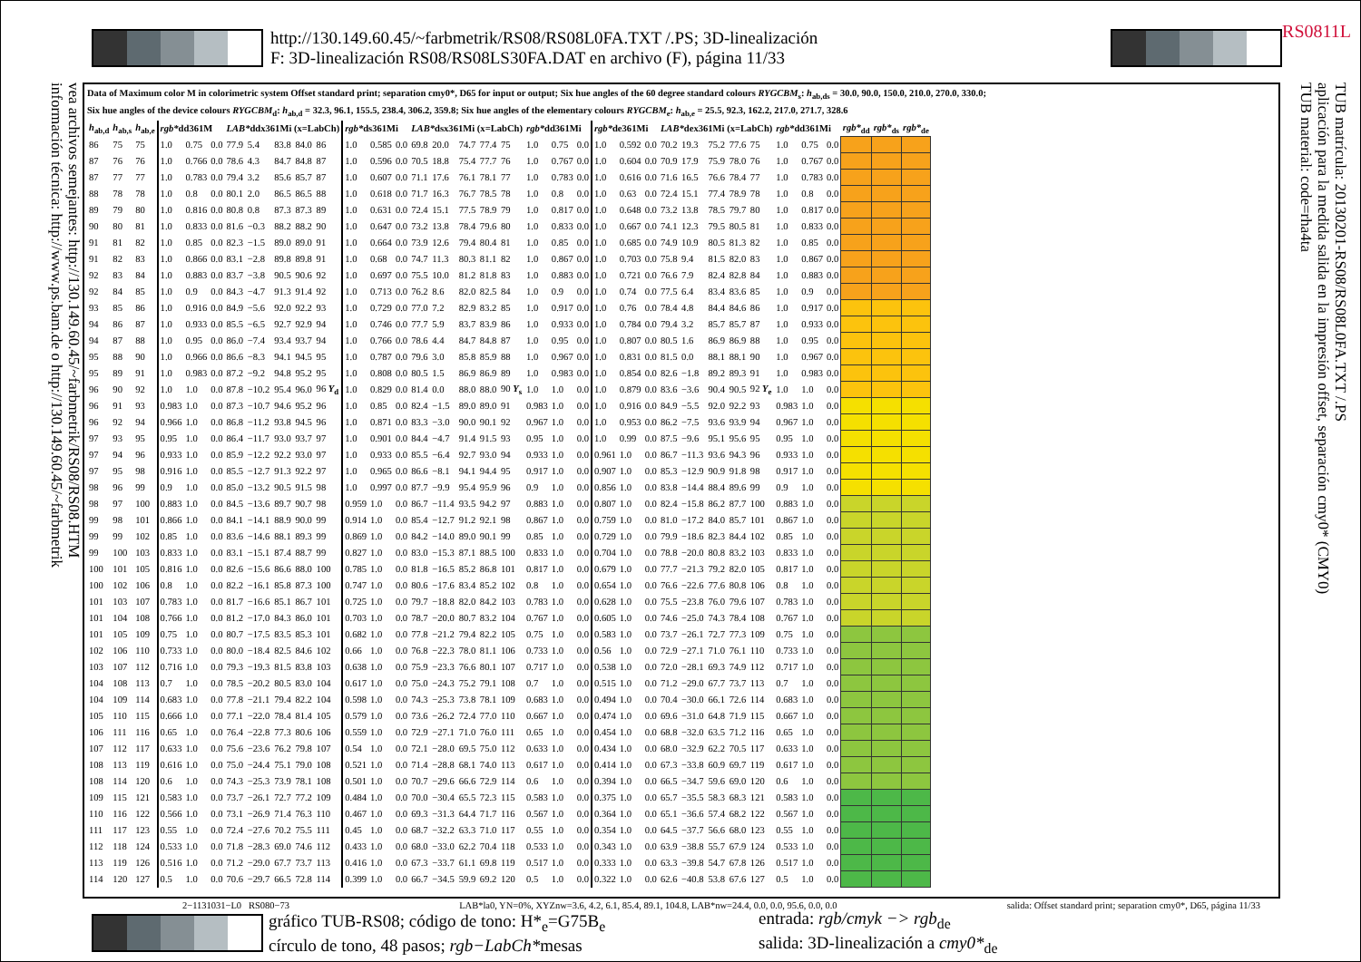http://130.149.60.45/~farbmetrik/RS08/RS08L0FA.TXT /.PS; 3D-linealización
F: 3D-linealización RS08/RS08LS30FA.DAT en archivo (F), página 11/33
RS0811L
vea archivos semejantes: http://130.149.60.45/~farbmetrik/RS08/RS08.HTM
información técnica: http://www.ps.bam.de o http://130.149.60.45/~farbmetrik
Data of Maximum color M in colorimetric system Offset standard print; separation cmy0*, D65 for input or output; Six hue angles of the 60 degree standard colours RYGCBM<sub>s</sub>: h<sub>ab,ds</sub> = 30.0, 90.0, 150.0, 210.0, 270.0, 330.0;
Six hue angles of the device colours RYGCBM<sub>d</sub>: h<sub>ab,d</sub> = 32.3, 96.1, 155.5, 238.4, 306.2, 359.8; Six hue angles of the elementary colours RYGCBM<sub>e</sub>: h<sub>ab,e</sub> = 25.5, 92.3, 162.2, 217.0, 271.7, 328.6
| h<sub>ab,d</sub> | h<sub>ab,s</sub> | h<sub>ab,e</sub> | rgb* dd361M | | | LAB* ddx361Mi (x=LabCh) | | | | | rgb* ds361Mi | | | LAB* dsx361Mi (x=LabCh) | | | | | rgb* dd361Mi | | | rgb* de361Mi | | | LAB* dex361Mi (x=LabCh) | | | | | rgb* dd361Mi | | | rgb*<sub>dd</sub> | rgb*<sub>ds</sub> | rgb*<sub>de</sub> |
| --- | --- | --- | --- | --- | --- | --- | --- | --- | --- | --- | --- | --- | --- | --- | --- | --- | --- | --- | --- | --- | --- | --- | --- | --- | --- | --- | --- | --- | --- | --- | --- | --- | --- | --- | --- |
| 86 | 75 | 75 | 1.0 | 0.75 | 0.0 | 77.9 | 5.4 | 83.8 | 84.0 | 86 | 1.0 | 0.585 | 0.0 | 69.8 | 20.0 | 74.7 | 77.4 | 75 | 1.0 | 0.75 | 0.0 | 1.0 | 0.592 | 0.0 | 70.2 | 19.3 | 75.2 | 77.6 | 75 | 1.0 | 0.75 | 0.0 | | | |
| 87 | 76 | 76 | 1.0 | 0.766 | 0.0 | 78.6 | 4.3 | 84.7 | 84.8 | 87 | 1.0 | 0.596 | 0.0 | 70.5 | 18.8 | 75.4 | 77.7 | 76 | 1.0 | 0.767 | 0.0 | 1.0 | 0.604 | 0.0 | 70.9 | 17.9 | 75.9 | 78.0 | 76 | 1.0 | 0.767 | 0.0 | | | |
| 87 | 77 | 77 | 1.0 | 0.783 | 0.0 | 79.4 | 3.2 | 85.6 | 85.7 | 87 | 1.0 | 0.607 | 0.0 | 71.1 | 17.6 | 76.1 | 78.1 | 77 | 1.0 | 0.783 | 0.0 | 1.0 | 0.616 | 0.0 | 71.6 | 16.5 | 76.6 | 78.4 | 77 | 1.0 | 0.783 | 0.0 | | | |
| 88 | 78 | 78 | 1.0 | 0.8 | 0.0 | 80.1 | 2.0 | 86.5 | 86.5 | 88 | 1.0 | 0.618 | 0.0 | 71.7 | 16.3 | 76.7 | 78.5 | 78 | 1.0 | 0.8 | 0.0 | 1.0 | 0.63 | 0.0 | 72.4 | 15.1 | 77.4 | 78.9 | 78 | 1.0 | 0.8 | 0.0 | | | |
| 89 | 79 | 80 | 1.0 | 0.816 | 0.0 | 80.8 | 0.8 | 87.3 | 87.3 | 89 | 1.0 | 0.631 | 0.0 | 72.4 | 15.1 | 77.5 | 78.9 | 79 | 1.0 | 0.817 | 0.0 | 1.0 | 0.648 | 0.0 | 73.2 | 13.8 | 78.5 | 79.7 | 80 | 1.0 | 0.817 | 0.0 | | | |
| 90 | 80 | 81 | 1.0 | 0.833 | 0.0 | 81.6 | −0.3 | 88.2 | 88.2 | 90 | 1.0 | 0.647 | 0.0 | 73.2 | 13.8 | 78.4 | 79.6 | 80 | 1.0 | 0.833 | 0.0 | 1.0 | 0.667 | 0.0 | 74.1 | 12.3 | 79.5 | 80.5 | 81 | 1.0 | 0.833 | 0.0 | | | |
| 91 | 81 | 82 | 1.0 | 0.85 | 0.0 | 82.3 | −1.5 | 89.0 | 89.0 | 91 | 1.0 | 0.664 | 0.0 | 73.9 | 12.6 | 79.4 | 80.4 | 81 | 1.0 | 0.85 | 0.0 | 1.0 | 0.685 | 0.0 | 74.9 | 10.9 | 80.5 | 81.3 | 82 | 1.0 | 0.85 | 0.0 | | | |
| 91 | 82 | 83 | 1.0 | 0.866 | 0.0 | 83.1 | −2.8 | 89.8 | 89.8 | 91 | 1.0 | 0.68 | 0.0 | 74.7 | 11.3 | 80.3 | 81.1 | 82 | 1.0 | 0.867 | 0.0 | 1.0 | 0.703 | 0.0 | 75.8 | 9.4 | 81.5 | 82.0 | 83 | 1.0 | 0.867 | 0.0 | | | |
| 92 | 83 | 84 | 1.0 | 0.883 | 0.0 | 83.7 | −3.8 | 90.5 | 90.6 | 92 | 1.0 | 0.697 | 0.0 | 75.5 | 10.0 | 81.2 | 81.8 | 83 | 1.0 | 0.883 | 0.0 | 1.0 | 0.721 | 0.0 | 76.6 | 7.9 | 82.4 | 82.8 | 84 | 1.0 | 0.883 | 0.0 | | | |
| 92 | 84 | 85 | 1.0 | 0.9 | 0.0 | 84.3 | −4.7 | 91.3 | 91.4 | 92 | 1.0 | 0.713 | 0.0 | 76.2 | 8.6 | 82.0 | 82.5 | 84 | 1.0 | 0.9 | 0.0 | 1.0 | 0.74 | 0.0 | 77.5 | 6.4 | 83.4 | 83.6 | 85 | 1.0 | 0.9 | 0.0 | | | |
| 93 | 85 | 86 | 1.0 | 0.916 | 0.0 | 84.9 | −5.6 | 92.0 | 92.2 | 93 | 1.0 | 0.729 | 0.0 | 77.0 | 7.2 | 82.9 | 83.2 | 85 | 1.0 | 0.917 | 0.0 | 1.0 | 0.76 | 0.0 | 78.4 | 4.8 | 84.4 | 84.6 | 86 | 1.0 | 0.917 | 0.0 | | | |
| 94 | 86 | 87 | 1.0 | 0.933 | 0.0 | 85.5 | −6.5 | 92.7 | 92.9 | 94 | 1.0 | 0.746 | 0.0 | 77.7 | 5.9 | 83.7 | 83.9 | 86 | 1.0 | 0.933 | 0.0 | 1.0 | 0.784 | 0.0 | 79.4 | 3.2 | 85.7 | 85.7 | 87 | 1.0 | 0.933 | 0.0 | | | |
| 94 | 87 | 88 | 1.0 | 0.95 | 0.0 | 86.0 | −7.4 | 93.4 | 93.7 | 94 | 1.0 | 0.766 | 0.0 | 78.6 | 4.4 | 84.7 | 84.8 | 87 | 1.0 | 0.95 | 0.0 | 1.0 | 0.807 | 0.0 | 80.5 | 1.6 | 86.9 | 86.9 | 88 | 1.0 | 0.95 | 0.0 | | | |
| 95 | 88 | 90 | 1.0 | 0.966 | 0.0 | 86.6 | −8.3 | 94.1 | 94.5 | 95 | 1.0 | 0.787 | 0.0 | 79.6 | 3.0 | 85.8 | 85.9 | 88 | 1.0 | 0.967 | 0.0 | 1.0 | 0.831 | 0.0 | 81.5 | 0.0 | 88.1 | 88.1 | 90 | 1.0 | 0.967 | 0.0 | | | |
| 95 | 89 | 91 | 1.0 | 0.983 | 0.0 | 87.2 | −9.2 | 94.8 | 95.2 | 95 | 1.0 | 0.808 | 0.0 | 80.5 | 1.5 | 86.9 | 86.9 | 89 | 1.0 | 0.983 | 0.0 | 1.0 | 0.854 | 0.0 | 82.6 | −1.8 | 89.2 | 89.3 | 91 | 1.0 | 0.983 | 0.0 | | | |
| 96 | 90 | 92 | 1.0 | 1.0 | 0.0 | 87.8 | −10.2 | 95.4 | 96.0 | 96 Y<sub>d</sub> | 1.0 | 0.829 | 0.0 | 81.4 | 0.0 | 88.0 | 88.0 | 90 Y<sub>s</sub> | 1.0 | 1.0 | 0.0 | 1.0 | 0.879 | 0.0 | 83.6 | −3.6 | 90.4 | 90.5 | 92 Y<sub>e</sub> | 1.0 | 1.0 | 0.0 | | | |
| 96 | 91 | 93 | 0.983 | 1.0 | 0.0 | 87.3 | −10.7 | 94.6 | 95.2 | 96 | 1.0 | 0.85 | 0.0 | 82.4 | −1.5 | 89.0 | 89.0 | 91 | 0.983 | 1.0 | 0.0 | 1.0 | 0.916 | 0.0 | 84.9 | −5.5 | 92.0 | 92.2 | 93 | 0.983 | 1.0 | 0.0 | | | |
| 96 | 92 | 94 | 0.966 | 1.0 | 0.0 | 86.8 | −11.2 | 93.8 | 94.5 | 96 | 1.0 | 0.871 | 0.0 | 83.3 | −3.0 | 90.0 | 90.1 | 92 | 0.967 | 1.0 | 0.0 | 1.0 | 0.953 | 0.0 | 86.2 | −7.5 | 93.6 | 93.9 | 94 | 0.967 | 1.0 | 0.0 | | | |
| 97 | 93 | 95 | 0.95 | 1.0 | 0.0 | 86.4 | −11.7 | 93.0 | 93.7 | 97 | 1.0 | 0.901 | 0.0 | 84.4 | −4.7 | 91.4 | 91.5 | 93 | 0.95 | 1.0 | 0.0 | 1.0 | 0.99 | 0.0 | 87.5 | −9.6 | 95.1 | 95.6 | 95 | 0.95 | 1.0 | 0.0 | | | |
| 97 | 94 | 96 | 0.933 | 1.0 | 0.0 | 85.9 | −12.2 | 92.2 | 93.0 | 97 | 1.0 | 0.933 | 0.0 | 85.5 | −6.4 | 92.7 | 93.0 | 94 | 0.933 | 1.0 | 0.0 | 0.961 | 1.0 | 0.0 | 86.7 | −11.3 | 93.6 | 94.3 | 96 | 0.933 | 1.0 | 0.0 | | | |
| 97 | 95 | 98 | 0.916 | 1.0 | 0.0 | 85.5 | −12.7 | 91.3 | 92.2 | 97 | 1.0 | 0.965 | 0.0 | 86.6 | −8.1 | 94.1 | 94.4 | 95 | 0.917 | 1.0 | 0.0 | 0.907 | 1.0 | 0.0 | 85.3 | −12.9 | 90.9 | 91.8 | 98 | 0.917 | 1.0 | 0.0 | | | |
| 98 | 96 | 99 | 0.9 | 1.0 | 0.0 | 85.0 | −13.2 | 90.5 | 91.5 | 98 | 1.0 | 0.997 | 0.0 | 87.7 | −9.9 | 95.4 | 95.9 | 96 | 0.9 | 1.0 | 0.0 | 0.856 | 1.0 | 0.0 | 83.8 | −14.4 | 88.4 | 89.6 | 99 | 0.9 | 1.0 | 0.0 | | | |
| 98 | 97 | 100 | 0.883 | 1.0 | 0.0 | 84.5 | −13.6 | 89.7 | 90.7 | 98 | 0.959 | 1.0 | 0.0 | 86.7 | −11.4 | 93.5 | 94.2 | 97 | 0.883 | 1.0 | 0.0 | 0.807 | 1.0 | 0.0 | 82.4 | −15.8 | 86.2 | 87.7 | 100 | 0.883 | 1.0 | 0.0 | | | |
| 99 | 98 | 101 | 0.866 | 1.0 | 0.0 | 84.1 | −14.1 | 88.9 | 90.0 | 99 | 0.914 | 1.0 | 0.0 | 85.4 | −12.7 | 91.2 | 92.1 | 98 | 0.867 | 1.0 | 0.0 | 0.759 | 1.0 | 0.0 | 81.0 | −17.2 | 84.0 | 85.7 | 101 | 0.867 | 1.0 | 0.0 | | | |
| 99 | 99 | 102 | 0.85 | 1.0 | 0.0 | 83.6 | −14.6 | 88.1 | 89.3 | 99 | 0.869 | 1.0 | 0.0 | 84.2 | −14.0 | 89.0 | 90.1 | 99 | 0.85 | 1.0 | 0.0 | 0.729 | 1.0 | 0.0 | 79.9 | −18.6 | 82.3 | 84.4 | 102 | 0.85 | 1.0 | 0.0 | | | |
| 99 | 100 | 103 | 0.833 | 1.0 | 0.0 | 83.1 | −15.1 | 87.4 | 88.7 | 99 | 0.827 | 1.0 | 0.0 | 83.0 | −15.3 | 87.1 | 88.5 | 100 | 0.833 | 1.0 | 0.0 | 0.704 | 1.0 | 0.0 | 78.8 | −20.0 | 80.8 | 83.2 | 103 | 0.833 | 1.0 | 0.0 | | | |
| 100 | 101 | 105 | 0.816 | 1.0 | 0.0 | 82.6 | −15.6 | 86.6 | 88.0 | 100 | 0.785 | 1.0 | 0.0 | 81.8 | −16.5 | 85.2 | 86.8 | 101 | 0.817 | 1.0 | 0.0 | 0.679 | 1.0 | 0.0 | 77.7 | −21.3 | 79.2 | 82.0 | 105 | 0.817 | 1.0 | 0.0 | | | |
| 100 | 102 | 106 | 0.8 | 1.0 | 0.0 | 82.2 | −16.1 | 85.8 | 87.3 | 100 | 0.747 | 1.0 | 0.0 | 80.6 | −17.6 | 83.4 | 85.2 | 102 | 0.8 | 1.0 | 0.0 | 0.654 | 1.0 | 0.0 | 76.6 | −22.6 | 77.6 | 80.8 | 106 | 0.8 | 1.0 | 0.0 | | | |
| 101 | 103 | 107 | 0.783 | 1.0 | 0.0 | 81.7 | −16.6 | 85.1 | 86.7 | 101 | 0.725 | 1.0 | 0.0 | 79.7 | −18.8 | 82.0 | 84.2 | 103 | 0.783 | 1.0 | 0.0 | 0.628 | 1.0 | 0.0 | 75.5 | −23.8 | 76.0 | 79.6 | 107 | 0.783 | 1.0 | 0.0 | | | |
| 101 | 104 | 108 | 0.766 | 1.0 | 0.0 | 81.2 | −17.0 | 84.3 | 86.0 | 101 | 0.703 | 1.0 | 0.0 | 78.7 | −20.0 | 80.7 | 83.2 | 104 | 0.767 | 1.0 | 0.0 | 0.605 | 1.0 | 0.0 | 74.6 | −25.0 | 74.3 | 78.4 | 108 | 0.767 | 1.0 | 0.0 | | | |
| 101 | 105 | 109 | 0.75 | 1.0 | 0.0 | 80.7 | −17.5 | 83.5 | 85.3 | 101 | 0.682 | 1.0 | 0.0 | 77.8 | −21.2 | 79.4 | 82.2 | 105 | 0.75 | 1.0 | 0.0 | 0.583 | 1.0 | 0.0 | 73.7 | −26.1 | 72.7 | 77.3 | 109 | 0.75 | 1.0 | 0.0 | | | |
| 102 | 106 | 110 | 0.733 | 1.0 | 0.0 | 80.0 | −18.4 | 82.5 | 84.6 | 102 | 0.66 | 1.0 | 0.0 | 76.8 | −22.3 | 78.0 | 81.1 | 106 | 0.733 | 1.0 | 0.0 | 0.56 | 1.0 | 0.0 | 72.9 | −27.1 | 71.0 | 76.1 | 110 | 0.733 | 1.0 | 0.0 | | | |
| 103 | 107 | 112 | 0.716 | 1.0 | 0.0 | 79.3 | −19.3 | 81.5 | 83.8 | 103 | 0.638 | 1.0 | 0.0 | 75.9 | −23.3 | 76.6 | 80.1 | 107 | 0.717 | 1.0 | 0.0 | 0.538 | 1.0 | 0.0 | 72.0 | −28.1 | 69.3 | 74.9 | 112 | 0.717 | 1.0 | 0.0 | | | |
| 104 | 108 | 113 | 0.7 | 1.0 | 0.0 | 78.5 | −20.2 | 80.5 | 83.0 | 104 | 0.617 | 1.0 | 0.0 | 75.0 | −24.3 | 75.2 | 79.1 | 108 | 0.7 | 1.0 | 0.0 | 0.515 | 1.0 | 0.0 | 71.2 | −29.0 | 67.7 | 73.7 | 113 | 0.7 | 1.0 | 0.0 | | | |
| 104 | 109 | 114 | 0.683 | 1.0 | 0.0 | 77.8 | −21.1 | 79.4 | 82.2 | 104 | 0.598 | 1.0 | 0.0 | 74.3 | −25.3 | 73.8 | 78.1 | 109 | 0.683 | 1.0 | 0.0 | 0.494 | 1.0 | 0.0 | 70.4 | −30.0 | 66.1 | 72.6 | 114 | 0.683 | 1.0 | 0.0 | | | |
| 105 | 110 | 115 | 0.666 | 1.0 | 0.0 | 77.1 | −22.0 | 78.4 | 81.4 | 105 | 0.579 | 1.0 | 0.0 | 73.6 | −26.2 | 72.4 | 77.0 | 110 | 0.667 | 1.0 | 0.0 | 0.474 | 1.0 | 0.0 | 69.6 | −31.0 | 64.8 | 71.9 | 115 | 0.667 | 1.0 | 0.0 | | | |
| 106 | 111 | 116 | 0.65 | 1.0 | 0.0 | 76.4 | −22.8 | 77.3 | 80.6 | 106 | 0.559 | 1.0 | 0.0 | 72.9 | −27.1 | 71.0 | 76.0 | 111 | 0.65 | 1.0 | 0.0 | 0.454 | 1.0 | 0.0 | 68.8 | −32.0 | 63.5 | 71.2 | 116 | 0.65 | 1.0 | 0.0 | | | |
| 107 | 112 | 117 | 0.633 | 1.0 | 0.0 | 75.6 | −23.6 | 76.2 | 79.8 | 107 | 0.54 | 1.0 | 0.0 | 72.1 | −28.0 | 69.5 | 75.0 | 112 | 0.633 | 1.0 | 0.0 | 0.434 | 1.0 | 0.0 | 68.0 | −32.9 | 62.2 | 70.5 | 117 | 0.633 | 1.0 | 0.0 | | | |
| 108 | 113 | 119 | 0.616 | 1.0 | 0.0 | 75.0 | −24.4 | 75.1 | 79.0 | 108 | 0.521 | 1.0 | 0.0 | 71.4 | −28.8 | 68.1 | 74.0 | 113 | 0.617 | 1.0 | 0.0 | 0.414 | 1.0 | 0.0 | 67.3 | −33.8 | 60.9 | 69.7 | 119 | 0.617 | 1.0 | 0.0 | | | |
| 108 | 114 | 120 | 0.6 | 1.0 | 0.0 | 74.3 | −25.3 | 73.9 | 78.1 | 108 | 0.501 | 1.0 | 0.0 | 70.7 | −29.6 | 66.6 | 72.9 | 114 | 0.6 | 1.0 | 0.0 | 0.394 | 1.0 | 0.0 | 66.5 | −34.7 | 59.6 | 69.0 | 120 | 0.6 | 1.0 | 0.0 | | | |
| 109 | 115 | 121 | 0.583 | 1.0 | 0.0 | 73.7 | −26.1 | 72.7 | 77.2 | 109 | 0.484 | 1.0 | 0.0 | 70.0 | −30.4 | 65.5 | 72.3 | 115 | 0.583 | 1.0 | 0.0 | 0.375 | 1.0 | 0.0 | 65.7 | −35.5 | 58.3 | 68.3 | 121 | 0.583 | 1.0 | 0.0 | | | |
| 110 | 116 | 122 | 0.566 | 1.0 | 0.0 | 73.1 | −26.9 | 71.4 | 76.3 | 110 | 0.467 | 1.0 | 0.0 | 69.3 | −31.3 | 64.4 | 71.7 | 116 | 0.567 | 1.0 | 0.0 | 0.364 | 1.0 | 0.0 | 65.1 | −36.6 | 57.4 | 68.2 | 122 | 0.567 | 1.0 | 0.0 | | | |
| 111 | 117 | 123 | 0.55 | 1.0 | 0.0 | 72.4 | −27.6 | 70.2 | 75.5 | 111 | 0.45 | 1.0 | 0.0 | 68.7 | −32.2 | 63.3 | 71.0 | 117 | 0.55 | 1.0 | 0.0 | 0.354 | 1.0 | 0.0 | 64.5 | −37.7 | 56.6 | 68.0 | 123 | 0.55 | 1.0 | 0.0 | | | |
| 112 | 118 | 124 | 0.533 | 1.0 | 0.0 | 71.8 | −28.3 | 69.0 | 74.6 | 112 | 0.433 | 1.0 | 0.0 | 68.0 | −33.0 | 62.2 | 70.4 | 118 | 0.533 | 1.0 | 0.0 | 0.343 | 1.0 | 0.0 | 63.9 | −38.8 | 55.7 | 67.9 | 124 | 0.533 | 1.0 | 0.0 | | | |
| 113 | 119 | 126 | 0.516 | 1.0 | 0.0 | 71.2 | −29.0 | 67.7 | 73.7 | 113 | 0.416 | 1.0 | 0.0 | 67.3 | −33.7 | 61.1 | 69.8 | 119 | 0.517 | 1.0 | 0.0 | 0.333 | 1.0 | 0.0 | 63.3 | −39.8 | 54.7 | 67.8 | 126 | 0.517 | 1.0 | 0.0 | | | |
| 114 | 120 | 127 | 0.5 | 1.0 | 0.0 | 70.6 | −29.7 | 66.5 | 72.8 | 114 | 0.399 | 1.0 | 0.0 | 66.7 | −34.5 | 59.9 | 69.2 | 120 | 0.5 | 1.0 | 0.0 | 0.322 | 1.0 | 0.0 | 62.6 | −40.8 | 53.8 | 67.6 | 127 | 0.5 | 1.0 | 0.0 | | | |
TUB matrícula: 20130201-RS08/RS08L0FA.TXT /.PS
aplicación para la medida salida en la impresión offset, separación cmy0* (CMY0)
TUB material: code=rha4ta
2−1131031−L0 RS080−73 LAB*la0, YN=0%, XYZnw=3.6, 4.2, 6.1, 85.4, 89.1, 104.8, LAB*nw=24.4, 0.0, 0.0, 95.6, 0.0, 0.0 salida: Offset standard print; separation cmy0*, D65, página 11/33
gráfico TUB-RS08; código de tono: H*<sub>e</sub>=G75B<sub>e</sub>
círculo de tono, 48 pasos; rgb−LabCh*mesas
entrada: rgb/cmyk −> rgb<sub>de</sub>
salida: 3D-linealización a cmy0*<sub>de</sub>